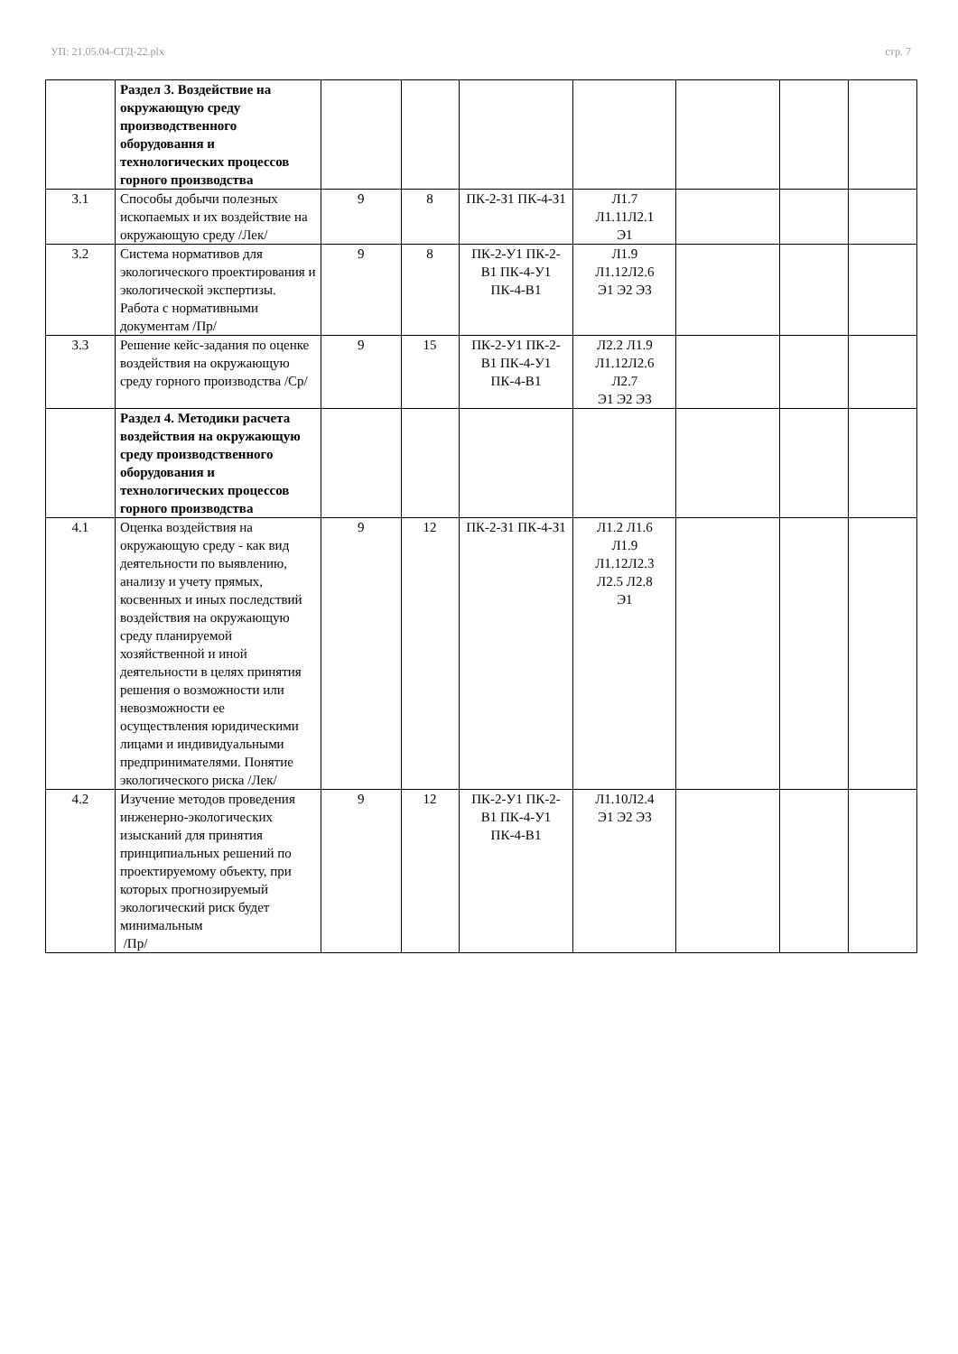УП: 21.05.04-СГД-22.plx стр. 7
| | Раздел 3. Воздействие на окружающую среду производственного оборудования и технологических процессов горного производства | | | | | | | |
| 3.1 | Способы добычи полезных ископаемых и их воздействие на окружающую среду /Лек/ | 9 | 8 | ПК-2-З1 ПК-4-З1 | Л1.7 Л1.11Л2.1 Э1 | | | |
| 3.2 | Система нормативов для экологического проектирования и экологической экспертизы. Работа с нормативными документам /Пр/ | 9 | 8 | ПК-2-У1 ПК-2-В1 ПК-4-У1 ПК-4-В1 | Л1.9 Л1.12Л2.6 Э1 Э2 Э3 | | | |
| 3.3 | Решение кейс-задания по оценке воздействия на окружающую среду горного производства /Ср/ | 9 | 15 | ПК-2-У1 ПК-2-В1 ПК-4-У1 ПК-4-В1 | Л2.2 Л1.9 Л1.12Л2.6 Л2.7 Э1 Э2 Э3 | | | |
| | Раздел 4. Методики расчета воздействия на окружающую среду производственного оборудования и технологических процессов горного производства | | | | | | | |
| 4.1 | Оценка воздействия на окружающую среду - как вид деятельности по выявлению, анализу и учету прямых, косвенных и иных последствий воздействия на окружающую среду планируемой хозяйственной и иной деятельности в целях принятия решения о возможности или невозможности ее осуществления юридическими лицами и индивидуальными предпринимателями. Понятие экологического риска /Лек/ | 9 | 12 | ПК-2-З1 ПК-4-З1 | Л1.2 Л1.6 Л1.9 Л1.12Л2.3 Л2.5 Л2.8 Э1 | | | |
| 4.2 | Изучение методов проведения инженерно-экологических изысканий для принятия принципиальных решений по проектируемому объекту, при которых прогнозируемый экологический риск будет минимальным /Пр/ | 9 | 12 | ПК-2-У1 ПК-2-В1 ПК-4-У1 ПК-4-В1 | Л1.10Л2.4 Э1 Э2 Э3 | | | |